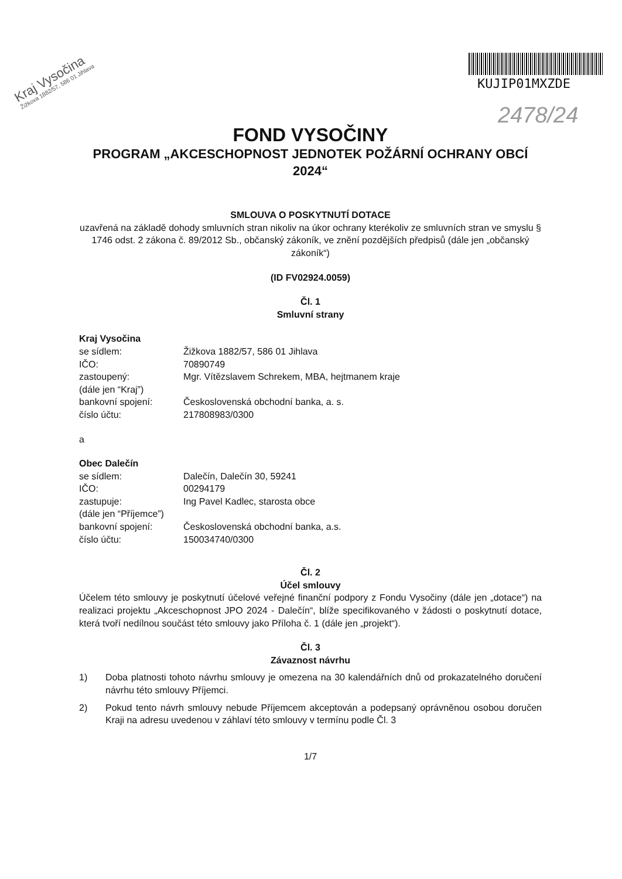Kraj Vysočina
Žižkova 1882/57, 586 01 Jihlava
KUJIP01MXZDE
2478/24
FOND VYSOČINY
PROGRAM „AKCESCHOPNOST JEDNOTEK POŽÁRNÍ OCHRANY OBCÍ 2024“
SMLOUVA O POSKYTNUTÍ DOTACE
uzavřená na základě dohody smluvních stran nikoliv na úkor ochrany kterékoliv ze smluvních stran ve smyslu § 1746 odst. 2 zákona č. 89/2012 Sb., občanský zákoník, ve znění pozdějších předpisů (dále jen „občanský zákoník“)
(ID FV02924.0059)
Čl. 1
Smluvní strany
Kraj Vysočina
se sídlem: Žižkova 1882/57, 586 01 Jihlava
IČO: 70890749
zastoupený: Mgr. Vítězslavem Schrekem, MBA, hejtmanem kraje
(dále jen “Kraj”)
bankovní spojení: Československá obchodní banka, a. s.
číslo účtu: 217808983/0300
a
Obec Dalečín
se sídlem: Dalečín, Dalečín 30, 59241
IČO: 00294179
zastupuje: Ing Pavel Kadlec, starosta obce
(dále jen “Příjemce”)
bankovní spojení: Československá obchodní banka, a.s.
číslo účtu: 150034740/0300
Čl. 2
Účel smlouvy
Účelem této smlouvy je poskytnutí účelové veřejné finanční podpory z Fondu Vysočiny (dále jen „dotace“) na realizaci projektu „Akceschopnost JPO 2024 - Dalečín“, blíže specifikovaného v žádosti o poskytnutí dotace, která tvoří nedílnou součást této smlouvy jako Příloha č. 1 (dále jen „projekt“).
Čl. 3
Závaznost návrhu
1) Doba platnosti tohoto návrhu smlouvy je omezena na 30 kalendářních dnů od prokazatelného doručení návrhu této smlouvy Příjemci.
2) Pokud tento návrh smlouvy nebude Příjemcem akceptován a podepsaný oprávněnou osobou doručen Kraji na adresu uvedenou v záhlaví této smlouvy v termínu podle Čl. 3
1/7